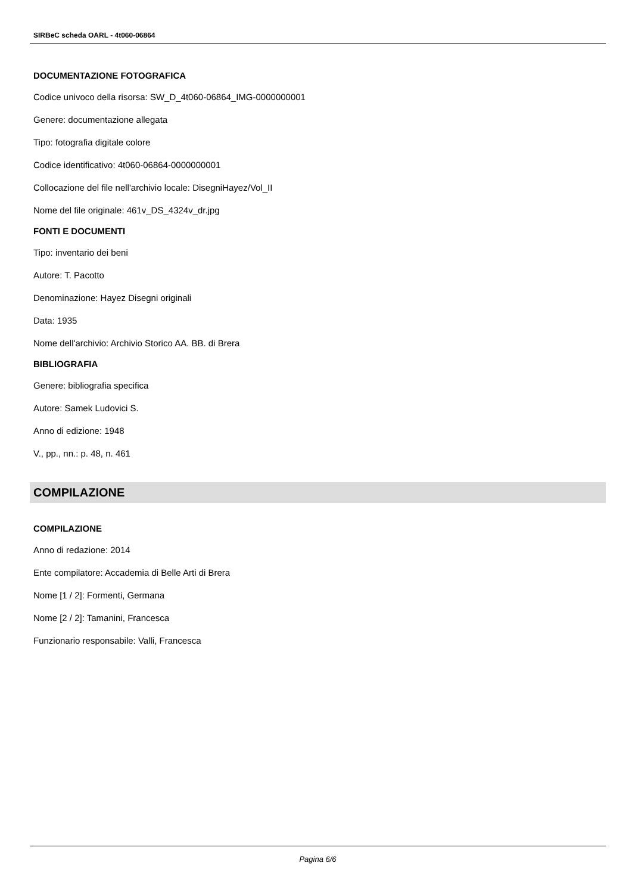SIRBeC scheda OARL - 4t060-06864
DOCUMENTAZIONE FOTOGRAFICA
Codice univoco della risorsa: SW_D_4t060-06864_IMG-0000000001
Genere: documentazione allegata
Tipo: fotografia digitale colore
Codice identificativo: 4t060-06864-0000000001
Collocazione del file nell'archivio locale: DisegniHayez/Vol_II
Nome del file originale: 461v_DS_4324v_dr.jpg
FONTI E DOCUMENTI
Tipo: inventario dei beni
Autore: T. Pacotto
Denominazione: Hayez Disegni originali
Data: 1935
Nome dell'archivio: Archivio Storico AA. BB. di Brera
BIBLIOGRAFIA
Genere: bibliografia specifica
Autore: Samek Ludovici S.
Anno di edizione: 1948
V., pp., nn.: p. 48, n. 461
COMPILAZIONE
COMPILAZIONE
Anno di redazione: 2014
Ente compilatore: Accademia di Belle Arti di Brera
Nome [1 / 2]: Formenti, Germana
Nome [2 / 2]: Tamanini, Francesca
Funzionario responsabile: Valli, Francesca
Pagina 6/6